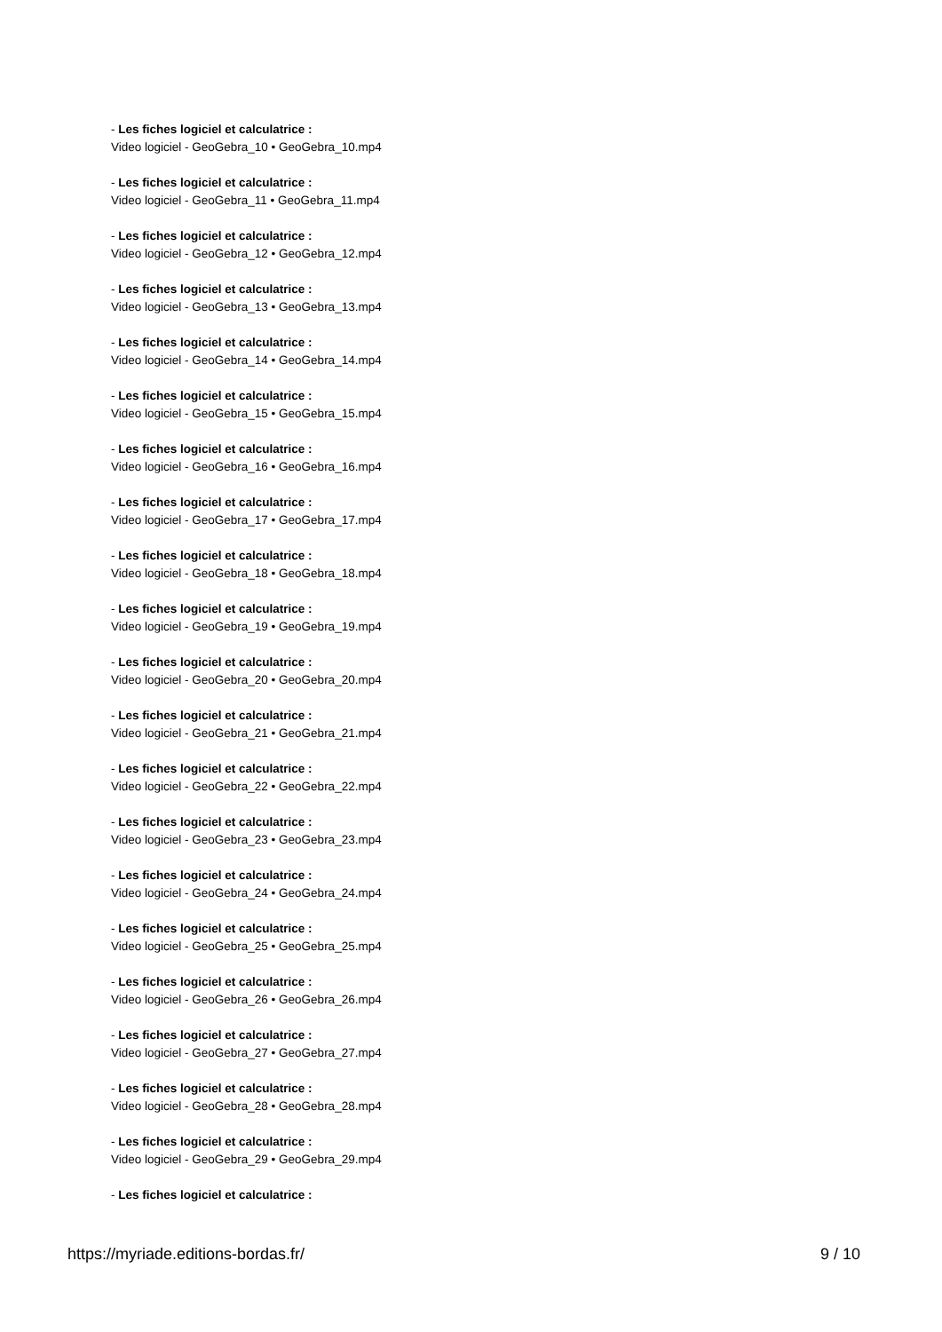- Les fiches logiciel et calculatrice :
Video logiciel - GeoGebra_10 • GeoGebra_10.mp4
- Les fiches logiciel et calculatrice :
Video logiciel - GeoGebra_11 • GeoGebra_11.mp4
- Les fiches logiciel et calculatrice :
Video logiciel - GeoGebra_12 • GeoGebra_12.mp4
- Les fiches logiciel et calculatrice :
Video logiciel - GeoGebra_13 • GeoGebra_13.mp4
- Les fiches logiciel et calculatrice :
Video logiciel - GeoGebra_14 • GeoGebra_14.mp4
- Les fiches logiciel et calculatrice :
Video logiciel - GeoGebra_15 • GeoGebra_15.mp4
- Les fiches logiciel et calculatrice :
Video logiciel - GeoGebra_16 • GeoGebra_16.mp4
- Les fiches logiciel et calculatrice :
Video logiciel - GeoGebra_17 • GeoGebra_17.mp4
- Les fiches logiciel et calculatrice :
Video logiciel - GeoGebra_18 • GeoGebra_18.mp4
- Les fiches logiciel et calculatrice :
Video logiciel - GeoGebra_19 • GeoGebra_19.mp4
- Les fiches logiciel et calculatrice :
Video logiciel - GeoGebra_20 • GeoGebra_20.mp4
- Les fiches logiciel et calculatrice :
Video logiciel - GeoGebra_21 • GeoGebra_21.mp4
- Les fiches logiciel et calculatrice :
Video logiciel - GeoGebra_22 • GeoGebra_22.mp4
- Les fiches logiciel et calculatrice :
Video logiciel - GeoGebra_23 • GeoGebra_23.mp4
- Les fiches logiciel et calculatrice :
Video logiciel - GeoGebra_24 • GeoGebra_24.mp4
- Les fiches logiciel et calculatrice :
Video logiciel - GeoGebra_25 • GeoGebra_25.mp4
- Les fiches logiciel et calculatrice :
Video logiciel - GeoGebra_26 • GeoGebra_26.mp4
- Les fiches logiciel et calculatrice :
Video logiciel - GeoGebra_27 • GeoGebra_27.mp4
- Les fiches logiciel et calculatrice :
Video logiciel - GeoGebra_28 • GeoGebra_28.mp4
- Les fiches logiciel et calculatrice :
Video logiciel - GeoGebra_29 • GeoGebra_29.mp4
- Les fiches logiciel et calculatrice :
https://myriade.editions-bordas.fr/ 9 / 10